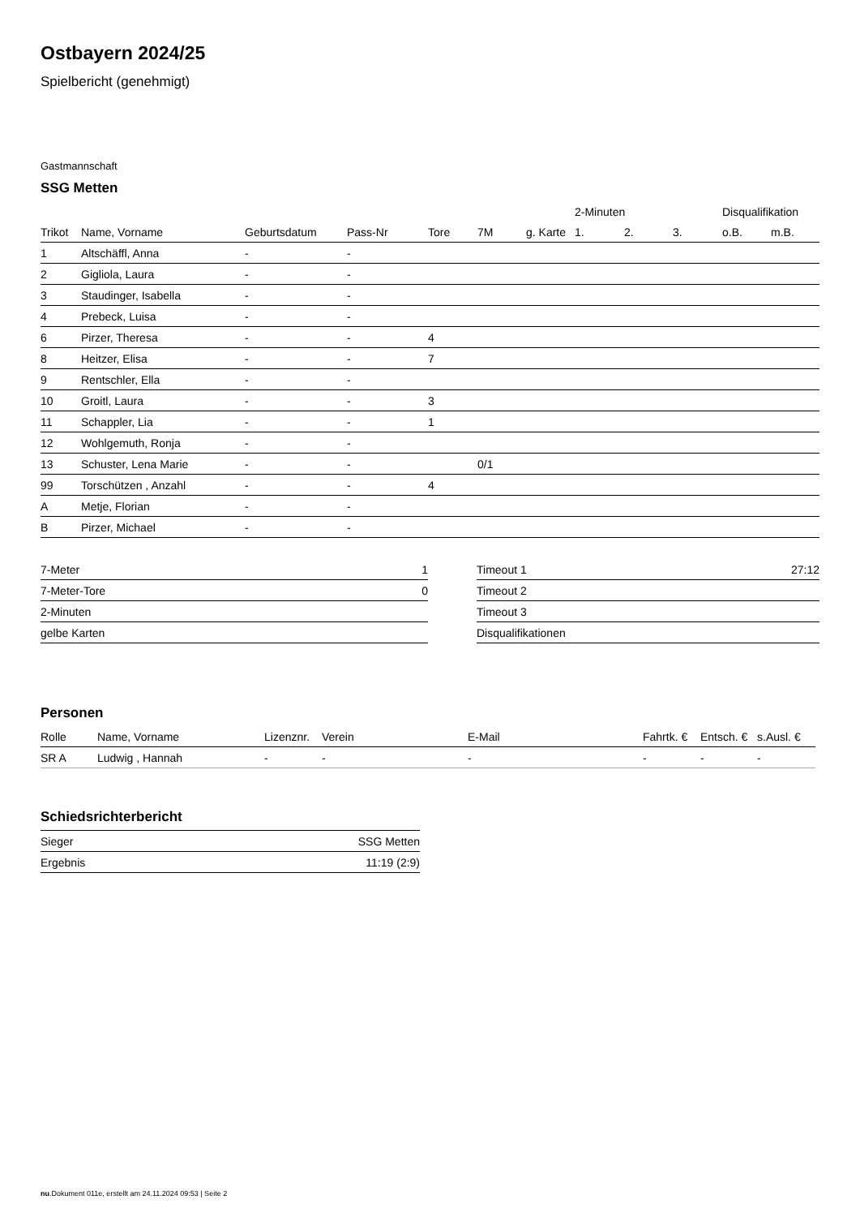Ostbayern 2024/25
Spielbericht (genehmigt)
Gastmannschaft
SSG Metten
| | | | | | | | 2-Minuten | | | Disqualifikation | |
| --- | --- | --- | --- | --- | --- | --- | --- | --- | --- | --- | --- |
| Trikot | Name, Vorname | Geburtsdatum | Pass-Nr | Tore | 7M | g. Karte | 1. | 2. | 3. | o.B. | m.B. |
| 1 | Altschäffl, Anna | - | - | | | | | | | | |
| 2 | Gigliola, Laura | - | - | | | | | | | | |
| 3 | Staudinger, Isabella | - | - | | | | | | | | |
| 4 | Prebeck, Luisa | - | - | | | | | | | | |
| 6 | Pirzer, Theresa | - | - | 4 | | | | | | | |
| 8 | Heitzer, Elisa | - | - | 7 | | | | | | | |
| 9 | Rentschler, Ella | - | - | | | | | | | | |
| 10 | Groitl, Laura | - | - | 3 | | | | | | | |
| 11 | Schappler, Lia | - | - | 1 | | | | | | | |
| 12 | Wohlgemuth, Ronja | - | - | | | | | | | | |
| 13 | Schuster, Lena Marie | - | - | | 0/1 | | | | | | |
| 99 | Torschützen , Anzahl | - | - | 4 | | | | | | | |
| A | Metje, Florian | - | - | | | | | | | | |
| B | Pirzer, Michael | - | - | | | | | | | | |
| 7-Meter | 1 |
| 7-Meter-Tore | 0 |
| 2-Minuten | |
| gelbe Karten | |
| Timeout 1 | 27:12 |
| Timeout 2 | |
| Timeout 3 | |
| Disqualifikationen | |
Personen
| Rolle | Name, Vorname | Lizenznr. | Verein | E-Mail | Fahrtk. € | Entsch. € | s.Ausl. € |
| --- | --- | --- | --- | --- | --- | --- | --- |
| SR A | Ludwig , Hannah | - | - | - | - | - | - |
Schiedsrichterbericht
| Sieger | SSG Metten |
| Ergebnis | 11:19 (2:9) |
nu.Dokument 011e, erstellt am 24.11.2024 09:53 | Seite 2